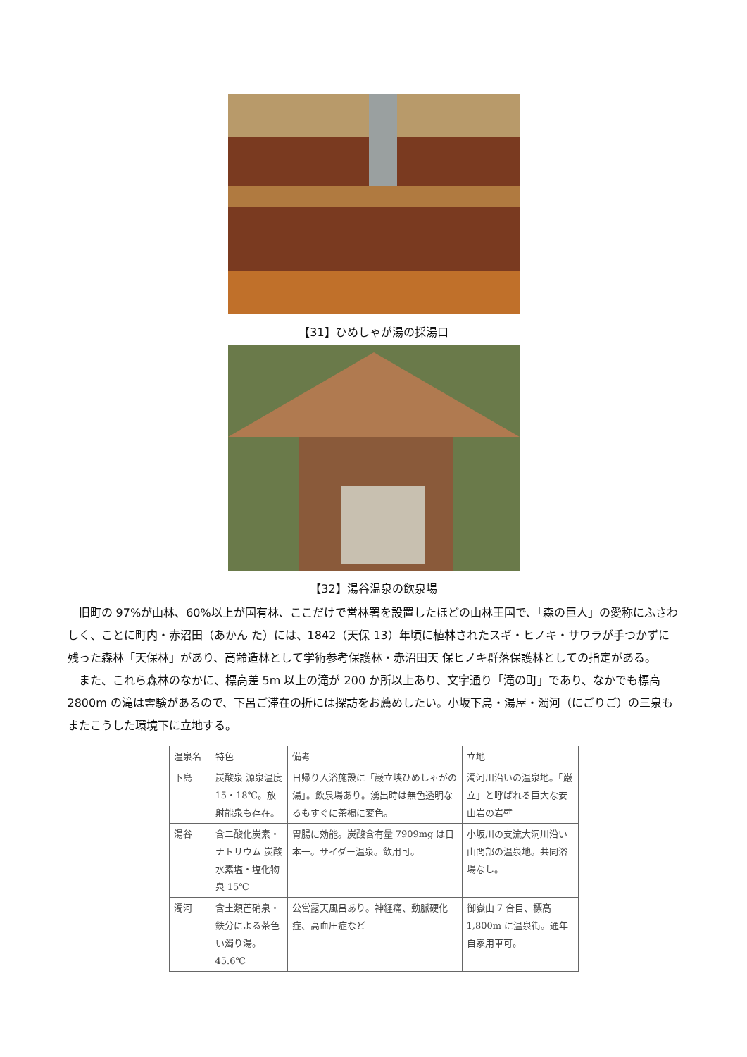【31】ひめしゃが湯の採湯口
【32】湯谷温泉の飲泉場
旧町の 97%が山林、60%以上が国有林、ここだけで営林署を設置したほどの山林王国で、「森の巨人」の愛称にふさわしく、ことに町内・赤沼田（あかん た）には、1842（天保 13）年頃に植林されたスギ・ヒノキ・サワラが手つかずに残った森林「天保林」があり、高齢造林として学術参考保護林・赤沼田天 保ヒノキ群落保護林としての指定がある。
また、これら森林のなかに、標高差 5m 以上の滝が 200 か所以上あり、文字通り「滝の町」であり、なかでも標高 2800m の滝は霊験があるので、下呂ご滞在の折には探訪をお薦めしたい。小坂下島・湯屋・濁河（にごりご）の三泉もまたこうした環境下に立地する。
| 温泉名 | 特色 | 備考 | 立地 |
| --- | --- | --- | --- |
| 下島 | 炭酸泉 源泉温度15・18℃。放射能泉も存在。 | 日帰り入浴施設に「巌立峡ひめしゃがの湯」。飲泉場あり。湧出時は無色透明なるもすぐに茶褐に変色。 | 濁河川沿いの温泉地。「巌立」と呼ばれる巨大な安山岩の岩壁 |
| 湯谷 | 含二酸化炭素・ナトリウム 炭酸水素塩・塩化物泉 15℃ | 胃腸に効能。炭酸含有量 7909mg は日本一。サイダー温泉。飲用可。 | 小坂川の支流大洞川沿い山間部の温泉地。共同浴場なし。 |
| 濁河 | 含土類芒硝泉・鉄分による茶色い濁り湯。45.6℃ | 公営露天風呂あり。神経痛、動脈硬化症、高血圧症など | 御嶽山 7 合目、標高 1,800m に温泉街。通年自家用車可。 |